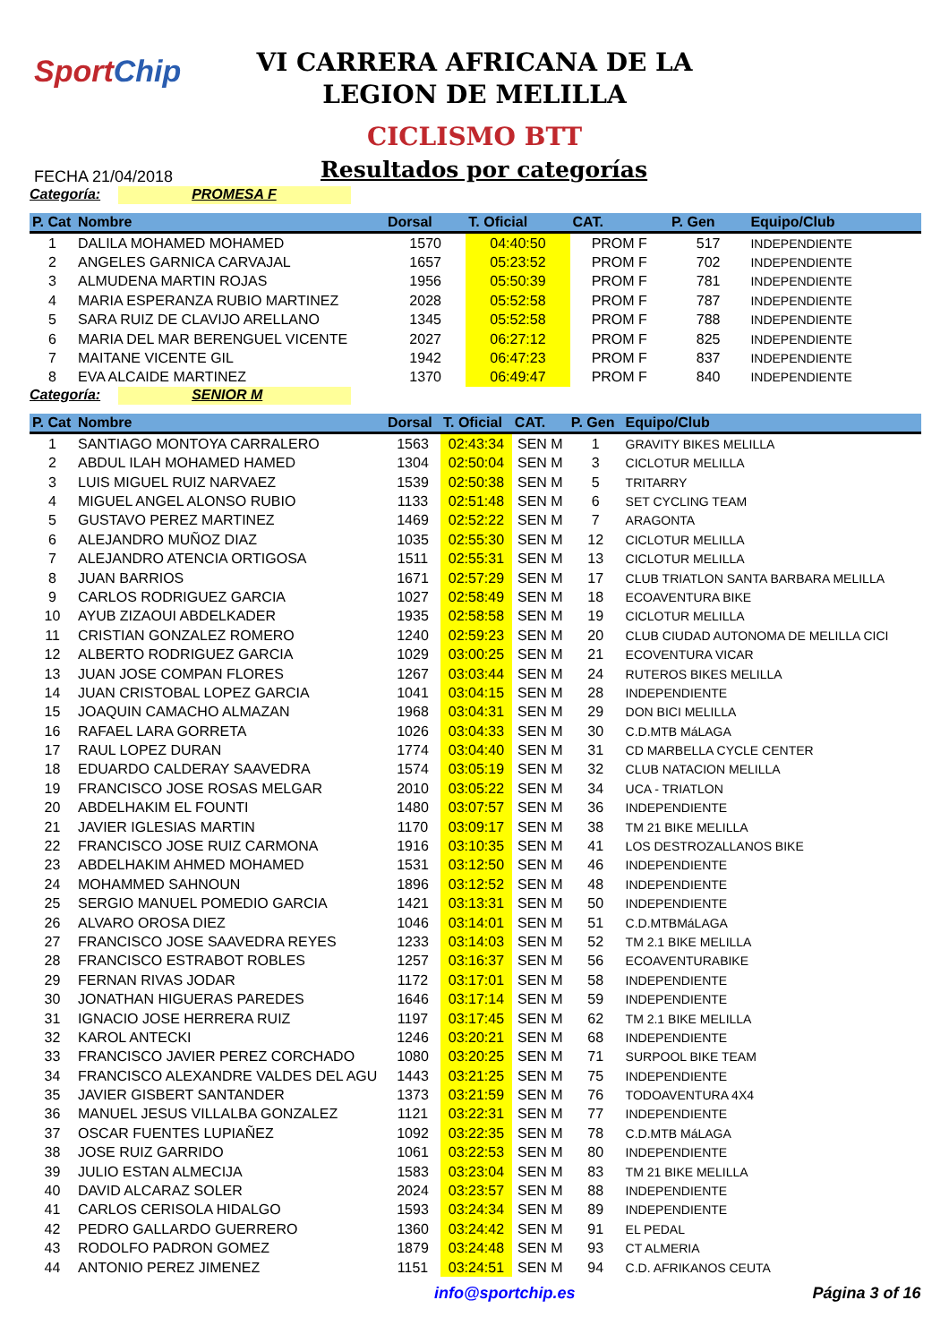SportChip
VI CARRERA AFRICANA DE LA
LEGION DE MELILLA
CICLISMO BTT
FECHA 21/04/2018
Resultados por categorías
Categoría: PROMESA F
| P. Cat | Nombre | Dorsal | T. Oficial | CAT. | P. Gen | Equipo/Club |
| --- | --- | --- | --- | --- | --- | --- |
| 1 | DALILA MOHAMED MOHAMED | 1570 | 04:40:50 | PROM F | 517 | INDEPENDIENTE |
| 2 | ANGELES GARNICA CARVAJAL | 1657 | 05:23:52 | PROM F | 702 | INDEPENDIENTE |
| 3 | ALMUDENA MARTIN ROJAS | 1956 | 05:50:39 | PROM F | 781 | INDEPENDIENTE |
| 4 | MARIA ESPERANZA RUBIO MARTINEZ | 2028 | 05:52:58 | PROM F | 787 | INDEPENDIENTE |
| 5 | SARA RUIZ DE CLAVIJO ARELLANO | 1345 | 05:52:58 | PROM F | 788 | INDEPENDIENTE |
| 6 | MARIA DEL MAR BERENGUEL VICENTE | 2027 | 06:27:12 | PROM F | 825 | INDEPENDIENTE |
| 7 | MAITANE VICENTE GIL | 1942 | 06:47:23 | PROM F | 837 | INDEPENDIENTE |
| 8 | EVA ALCAIDE MARTINEZ | 1370 | 06:49:47 | PROM F | 840 | INDEPENDIENTE |
Categoría: SENIOR M
| P. Cat | Nombre | Dorsal | T. Oficial | CAT. | P. Gen | Equipo/Club |
| --- | --- | --- | --- | --- | --- | --- |
| 1 | SANTIAGO MONTOYA CARRALERO | 1563 | 02:43:34 | SEN M | 1 | GRAVITY BIKES MELILLA |
| 2 | ABDUL ILAH MOHAMED HAMED | 1304 | 02:50:04 | SEN M | 3 | CICLOTUR MELILLA |
| 3 | LUIS MIGUEL RUIZ NARVAEZ | 1539 | 02:50:38 | SEN M | 5 | TRITARRY |
| 4 | MIGUEL ANGEL ALONSO RUBIO | 1133 | 02:51:48 | SEN M | 6 | SET CYCLING TEAM |
| 5 | GUSTAVO PEREZ MARTINEZ | 1469 | 02:52:22 | SEN M | 7 | ARAGONTA |
| 6 | ALEJANDRO MUÑOZ DIAZ | 1035 | 02:55:30 | SEN M | 12 | CICLOTUR MELILLA |
| 7 | ALEJANDRO ATENCIA ORTIGOSA | 1511 | 02:55:31 | SEN M | 13 | CICLOTUR MELILLA |
| 8 | JUAN BARRIOS | 1671 | 02:57:29 | SEN M | 17 | CLUB TRIATLON SANTA BARBARA MELILLA |
| 9 | CARLOS RODRIGUEZ GARCIA | 1027 | 02:58:49 | SEN M | 18 | ECOAVENTURA BIKE |
| 10 | AYUB ZIZAOUI ABDELKADER | 1935 | 02:58:58 | SEN M | 19 | CICLOTUR MELILLA |
| 11 | CRISTIAN GONZALEZ ROMERO | 1240 | 02:59:23 | SEN M | 20 | CLUB CIUDAD AUTONOMA DE MELILLA CICI |
| 12 | ALBERTO RODRIGUEZ GARCIA | 1029 | 03:00:25 | SEN M | 21 | ECOVENTURA VICAR |
| 13 | JUAN JOSE COMPAN FLORES | 1267 | 03:03:44 | SEN M | 24 | RUTEROS BIKES MELILLA |
| 14 | JUAN CRISTOBAL LOPEZ GARCIA | 1041 | 03:04:15 | SEN M | 28 | INDEPENDIENTE |
| 15 | JOAQUIN CAMACHO ALMAZAN | 1968 | 03:04:31 | SEN M | 29 | DON BICI MELILLA |
| 16 | RAFAEL LARA GORRETA | 1026 | 03:04:33 | SEN M | 30 | C.D.MTB MáLAGA |
| 17 | RAUL LOPEZ DURAN | 1774 | 03:04:40 | SEN M | 31 | CD MARBELLA CYCLE CENTER |
| 18 | EDUARDO CALDERAY SAAVEDRA | 1574 | 03:05:19 | SEN M | 32 | CLUB NATACION MELILLA |
| 19 | FRANCISCO JOSE ROSAS MELGAR | 2010 | 03:05:22 | SEN M | 34 | UCA - TRIATLON |
| 20 | ABDELHAKIM EL FOUNTI | 1480 | 03:07:57 | SEN M | 36 | INDEPENDIENTE |
| 21 | JAVIER IGLESIAS MARTIN | 1170 | 03:09:17 | SEN M | 38 | TM 21 BIKE MELILLA |
| 22 | FRANCISCO JOSE RUIZ CARMONA | 1916 | 03:10:35 | SEN M | 41 | LOS DESTROZALLANOS BIKE |
| 23 | ABDELHAKIM AHMED MOHAMED | 1531 | 03:12:50 | SEN M | 46 | INDEPENDIENTE |
| 24 | MOHAMMED SAHNOUN | 1896 | 03:12:52 | SEN M | 48 | INDEPENDIENTE |
| 25 | SERGIO MANUEL POMEDIO GARCIA | 1421 | 03:13:31 | SEN M | 50 | INDEPENDIENTE |
| 26 | ALVARO OROSA DIEZ | 1046 | 03:14:01 | SEN M | 51 | C.D.MTBMáLAGA |
| 27 | FRANCISCO JOSE SAAVEDRA REYES | 1233 | 03:14:03 | SEN M | 52 | TM 2.1 BIKE MELILLA |
| 28 | FRANCISCO ESTRABOT ROBLES | 1257 | 03:16:37 | SEN M | 56 | ECOAVENTURABIKE |
| 29 | FERNAN RIVAS JODAR | 1172 | 03:17:01 | SEN M | 58 | INDEPENDIENTE |
| 30 | JONATHAN HIGUERAS PAREDES | 1646 | 03:17:14 | SEN M | 59 | INDEPENDIENTE |
| 31 | IGNACIO JOSE HERRERA RUIZ | 1197 | 03:17:45 | SEN M | 62 | TM 2.1 BIKE MELILLA |
| 32 | KAROL ANTECKI | 1246 | 03:20:21 | SEN M | 68 | INDEPENDIENTE |
| 33 | FRANCISCO JAVIER PEREZ CORCHADO | 1080 | 03:20:25 | SEN M | 71 | SURPOOL BIKE TEAM |
| 34 | FRANCISCO ALEXANDRE VALDES DEL AGU | 1443 | 03:21:25 | SEN M | 75 | INDEPENDIENTE |
| 35 | JAVIER GISBERT SANTANDER | 1373 | 03:21:59 | SEN M | 76 | TODOAVENTURA 4X4 |
| 36 | MANUEL JESUS VILLALBA GONZALEZ | 1121 | 03:22:31 | SEN M | 77 | INDEPENDIENTE |
| 37 | OSCAR FUENTES LUPIAÑEZ | 1092 | 03:22:35 | SEN M | 78 | C.D.MTB MáLAGA |
| 38 | JOSE RUIZ GARRIDO | 1061 | 03:22:53 | SEN M | 80 | INDEPENDIENTE |
| 39 | JULIO ESTAN ALMECIJA | 1583 | 03:23:04 | SEN M | 83 | TM 21 BIKE MELILLA |
| 40 | DAVID ALCARAZ SOLER | 2024 | 03:23:57 | SEN M | 88 | INDEPENDIENTE |
| 41 | CARLOS CERISOLA HIDALGO | 1593 | 03:24:34 | SEN M | 89 | INDEPENDIENTE |
| 42 | PEDRO GALLARDO GUERRERO | 1360 | 03:24:42 | SEN M | 91 | EL PEDAL |
| 43 | RODOLFO PADRON GOMEZ | 1879 | 03:24:48 | SEN M | 93 | CT ALMERIA |
| 44 | ANTONIO PEREZ JIMENEZ | 1151 | 03:24:51 | SEN M | 94 | C.D. AFRIKANOS CEUTA |
info@sportchip.es Página 3 of 16